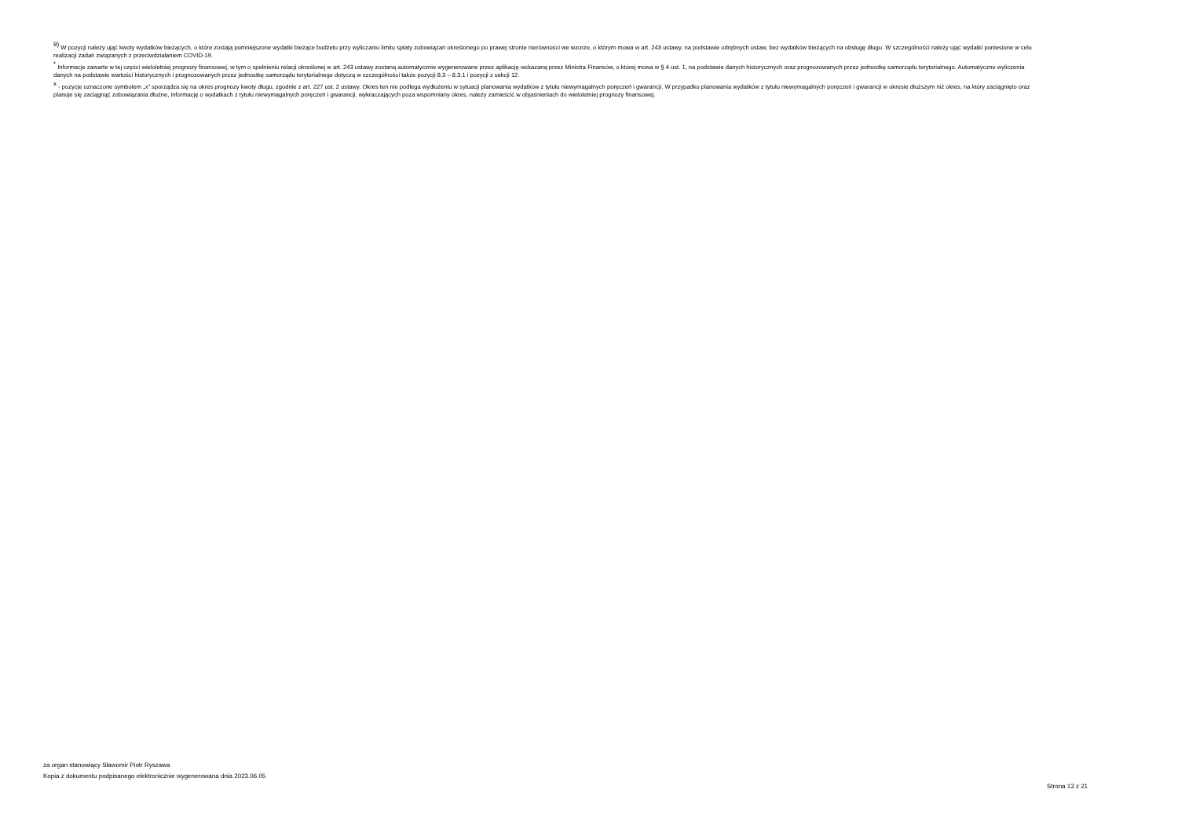<sup>9)</sup> W pozycji należy ująć kwoty wydatków bieżących, o które zostają pomniejszone wydatki bieżące budżetu przy wyliczaniu limitu spłaty zobowiązań określonego po prawej stronie nierówności we wzorze, o którym mowa w art. 243 ustawy, na podstawie odrębnych ustaw, bez wydatków bieżących na obsługę długu. W szczególności należy ująć wydatki poniesione w celu realizacji zadań związanych z przeciwdziałaniem COVID-19.
<sup>*</sup> Informacje zawarte w tej części wieloletniej prognozy finansowej, w tym o spełnieniu relacji określonej w art. 243 ustawy zostaną automatycznie wygenerowane przez aplikację wskazaną przez Ministra Finansów, o której mowa w § 4 ust. 1, na podstawie danych historycznych oraz prognozowanych przez jednostkę samorządu terytorialnego. Automatyczne wyliczenia danych na podstawie wartości historycznych i prognozowanych przez jednostkę samorządu terytorialnego dotyczą w szczególności także pozycji 8.3 – 8.3.1 i pozycji z sekcji 12.
<sup>x</sup> - pozycje oznaczone symbolem „x” sporządza się na okres prognozy kwoty długu, zgodnie z art. 227 ust. 2 ustawy. Okres ten nie podlega wydłużeniu w sytuacji planowania wydatków z tytułu niewymagalnych poręczeń i gwarancji. W przypadku planowania wydatków z tytułu niewymagalnych poręczeń i gwarancji w okresie dłuższym niż okres, na który zaciągnięto oraz planuje się zaciągnąć zobowiązania dłużne, informację o wydatkach z tytułu niewymagalnych poręczeń i gwarancji, wykraczających poza wspomniany okres, należy zamieścić w objaśnieniach do wieloletniej prognozy finansowej.
za organ stanowiący Sławomir Piotr Ryszawa
Kopia z dokumentu podpisanego elektronicznie wygenerowana dnia 2023.06.05
Strona 13 z 21